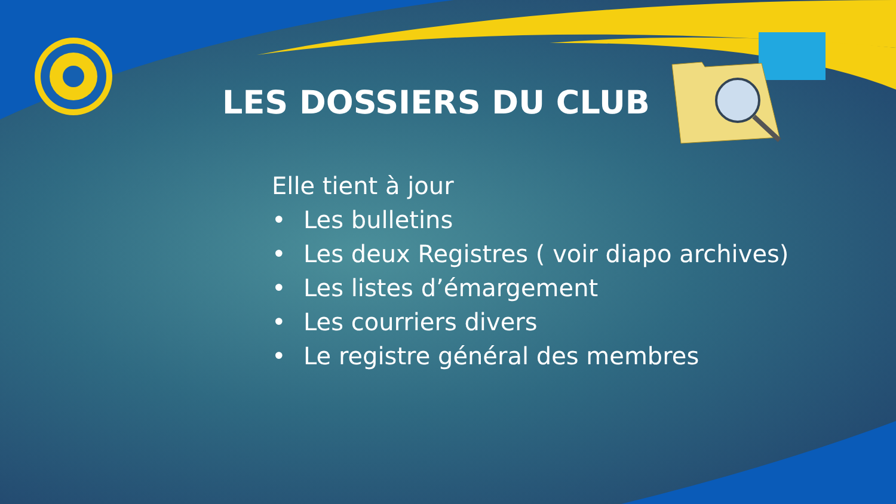LES DOSSIERS DU CLUB
Elle tient à jour
• Les bulletins
• Les deux Registres ( voir diapo archives)
• Les listes d’émargement
• Les courriers divers
• Le registre général des membres